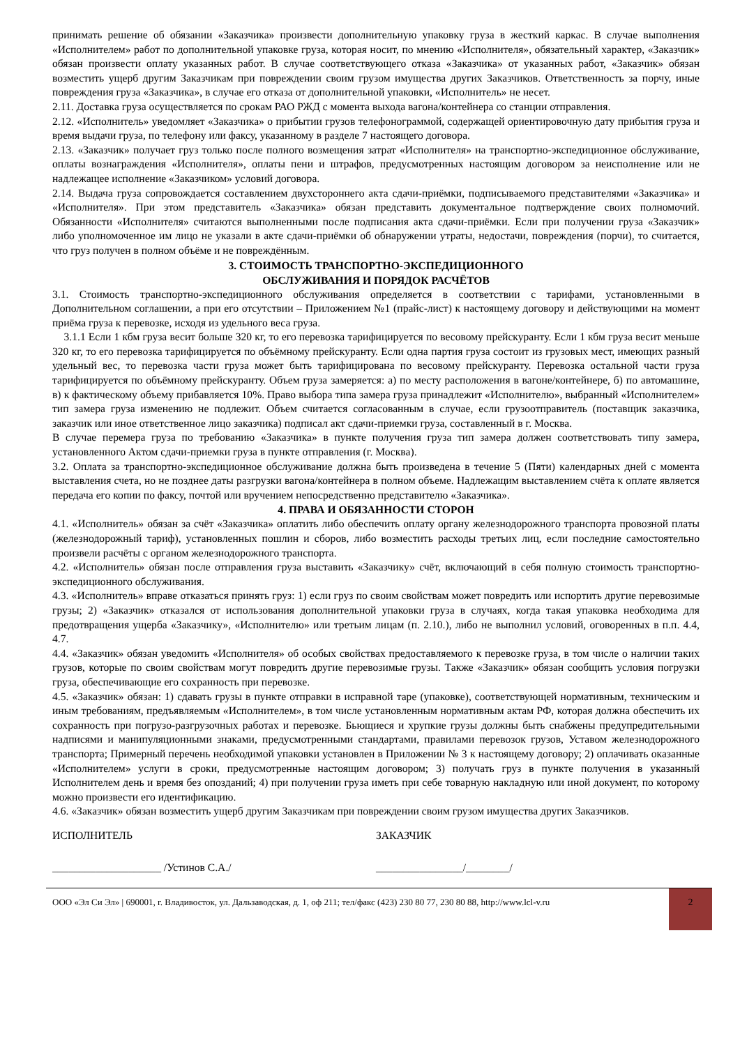принимать решение об обязании «Заказчика» произвести дополнительную упаковку груза в жесткий каркас. В случае выполнения «Исполнителем» работ по дополнительной упаковке груза, которая носит, по мнению «Исполнителя», обязательный характер, «Заказчик» обязан произвести оплату указанных работ. В случае соответствующего отказа «Заказчика» от указанных работ, «Заказчик» обязан возместить ущерб другим Заказчикам при повреждении своим грузом имущества других Заказчиков. Ответственность за порчу, иные повреждения груза «Заказчика», в случае его отказа от дополнительной упаковки, «Исполнитель» не несет.
2.11. Доставка груза осуществляется по срокам РАО РЖД с момента выхода вагона/контейнера со станции отправления.
2.12. «Исполнитель» уведомляет «Заказчика» о прибытии грузов телефонограммой, содержащей ориентировочную дату прибытия груза и время выдачи груза, по телефону или факсу, указанному в разделе 7 настоящего договора.
2.13. «Заказчик» получает груз только после полного возмещения затрат «Исполнителя» на транспортно-экспедиционное обслуживание, оплаты вознаграждения «Исполнителя», оплаты пени и штрафов, предусмотренных настоящим договором за неисполнение или не надлежащее исполнение «Заказчиком» условий договора.
2.14. Выдача груза сопровождается составлением двухстороннего акта сдачи-приёмки, подписываемого представителями «Заказчика» и «Исполнителя». При этом представитель «Заказчика» обязан представить документальное подтверждение своих полномочий. Обязанности «Исполнителя» считаются выполненными после подписания акта сдачи-приёмки. Если при получении груза «Заказчик» либо уполномоченное им лицо не указали в акте сдачи-приёмки об обнаружении утраты, недостачи, повреждения (порчи), то считается, что груз получен в полном объёме и не повреждённым.
3. СТОИМОСТЬ ТРАНСПОРТНО-ЭКСПЕДИЦИОННОГО
ОБСЛУЖИВАНИЯ И ПОРЯДОК РАСЧЁТОВ
3.1. Стоимость транспортно-экспедиционного обслуживания определяется в соответствии с тарифами, установленными в Дополнительном соглашении, а при его отсутствии – Приложением №1 (прайс-лист) к настоящему договору и действующими на момент приёма груза к перевозке, исходя из удельного веса груза.
3.1.1 Если 1 кбм груза весит больше 320 кг, то его перевозка тарифицируется по весовому прейскуранту. Если 1 кбм груза весит меньше 320 кг, то его перевозка тарифицируется по объёмному прейскуранту. Если одна партия груза состоит из грузовых мест, имеющих разный удельный вес, то перевозка части груза может быть тарифицирована по весовому прейскуранту. Перевозка остальной части груза тарифицируется по объёмному прейскуранту. Объем груза замеряется: а) по месту расположения в вагоне/контейнере, б) по автомашине, в) к фактическому объему прибавляется 10%. Право выбора типа замера груза принадлежит «Исполнителю», выбранный «Исполнителем» тип замера груза изменению не подлежит. Объем считается согласованным в случае, если грузоотправитель (поставщик заказчика, заказчик или иное ответственное лицо заказчика) подписал акт сдачи-приемки груза, составленный в г. Москва.
В случае перемера груза по требованию «Заказчика» в пункте получения груза тип замера должен соответствовать типу замера, установленного Актом сдачи-приемки груза в пункте отправления (г. Москва).
3.2. Оплата за транспортно-экспедиционное обслуживание должна быть произведена в течение 5 (Пяти) календарных дней с момента выставления счета, но не позднее даты разгрузки вагона/контейнера в полном объеме. Надлежащим выставлением счёта к оплате является передача его копии по факсу, почтой или вручением непосредственно представителю «Заказчика».
4. ПРАВА И ОБЯЗАННОСТИ СТОРОН
4.1. «Исполнитель» обязан за счёт «Заказчика» оплатить либо обеспечить оплату органу железнодорожного транспорта провозной платы (железнодорожный тариф), установленных пошлин и сборов, либо возместить расходы третьих лиц, если последние самостоятельно произвели расчёты с органом железнодорожного транспорта.
4.2. «Исполнитель» обязан после отправления груза выставить «Заказчику» счёт, включающий в себя полную стоимость транспортно-экспедиционного обслуживания.
4.3. «Исполнитель» вправе отказаться принять груз: 1) если груз по своим свойствам может повредить или испортить другие перевозимые грузы; 2) «Заказчик» отказался от использования дополнительной упаковки груза в случаях, когда такая упаковка необходима для предотвращения ущерба «Заказчику», «Исполнителю» или третьим лицам (п. 2.10.), либо не выполнил условий, оговоренных в п.п. 4.4, 4.7.
4.4. «Заказчик» обязан уведомить «Исполнителя» об особых свойствах предоставляемого к перевозке груза, в том числе о наличии таких грузов, которые по своим свойствам могут повредить другие перевозимые грузы. Также «Заказчик» обязан сообщить условия погрузки груза, обеспечивающие его сохранность при перевозке.
4.5. «Заказчик» обязан: 1) сдавать грузы в пункте отправки в исправной таре (упаковке), соответствующей нормативным, техническим и иным требованиям, предъявляемым «Исполнителем», в том числе установленным нормативным актам РФ, которая должна обеспечить их сохранность при погрузо-разгрузочных работах и перевозке. Бьющиеся и хрупкие грузы должны быть снабжены предупредительными надписями и манипуляционными знаками, предусмотренными стандартами, правилами перевозок грузов, Уставом железнодорожного транспорта; Примерный перечень необходимой упаковки установлен в Приложении № 3 к настоящему договору; 2) оплачивать оказанные «Исполнителем» услуги в сроки, предусмотренные настоящим договором; 3) получать груз в пункте получения в указанный Исполнителем день и время без опозданий; 4) при получении груза иметь при себе товарную накладную или иной документ, по которому можно произвести его идентификацию.
4.6. «Заказчик» обязан возместить ущерб другим Заказчикам при повреждении своим грузом имущества других Заказчиков.
ИСПОЛНИТЕЛЬ ЗАКАЗЧИК
____________________ /Устинов С.А./ ________________/________/
ООО «Эл Си Эл» | 690001, г. Владивосток, ул. Дальзаводская, д. 1, оф 211; тел/факс (423) 230 80 77, 230 80 88, http://www.lcl-v.ru
2